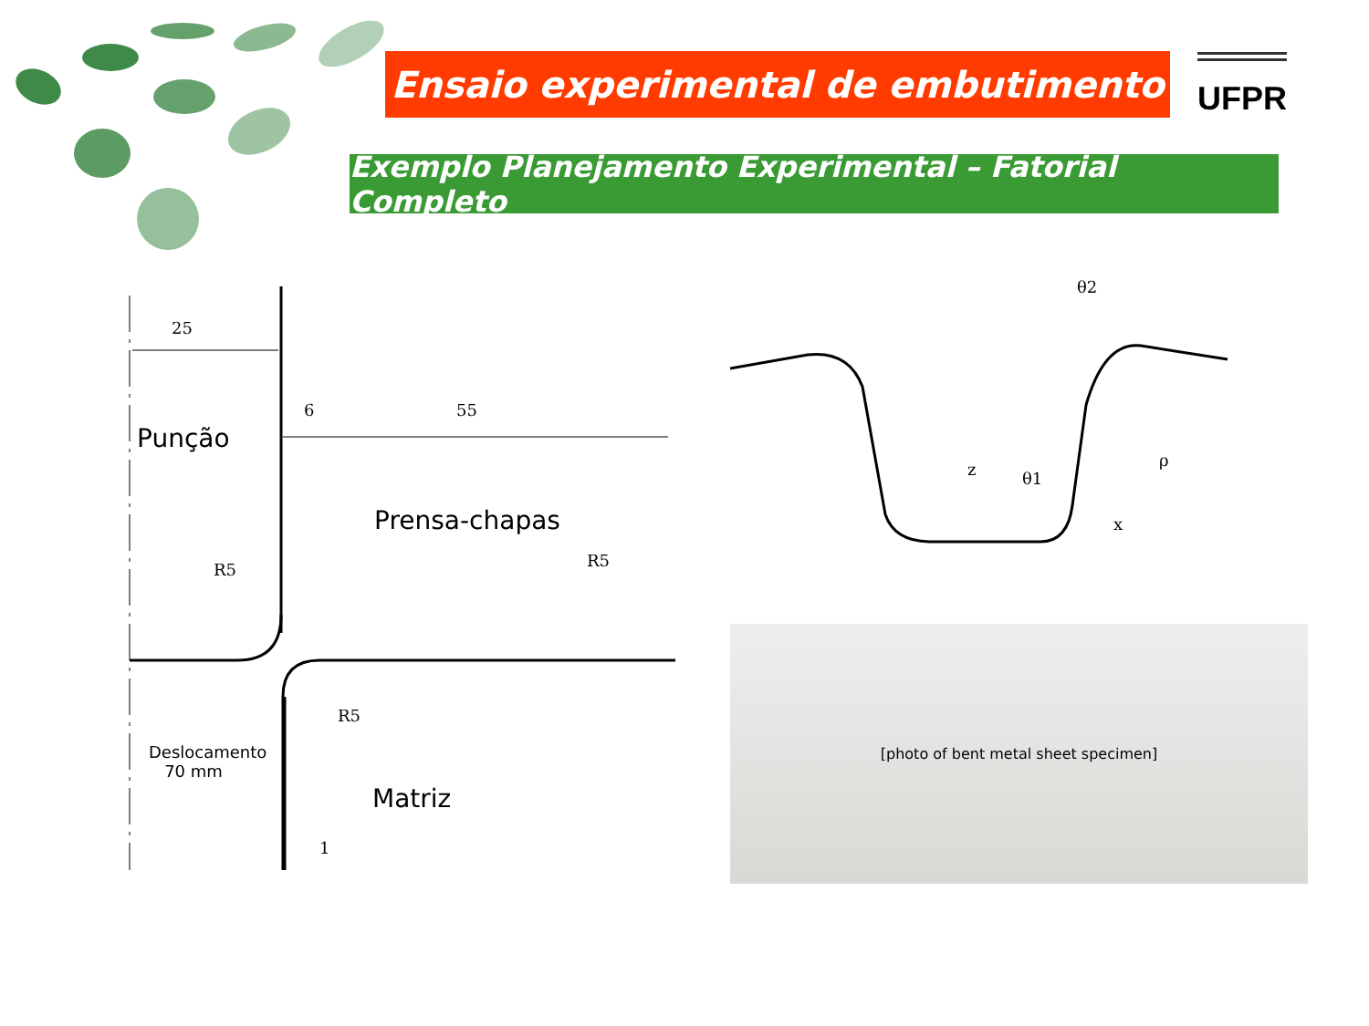Ensaio experimental de embutimento
UFPR
Exemplo Planejamento Experimental – Fatorial Completo
25
6 55
Punção
Prensa-chapas
R5 R5
R5
Deslocamento
70 mm
Matriz
1
θ2
z θ1
ρ
x
[photo of bent metal sheet specimen]